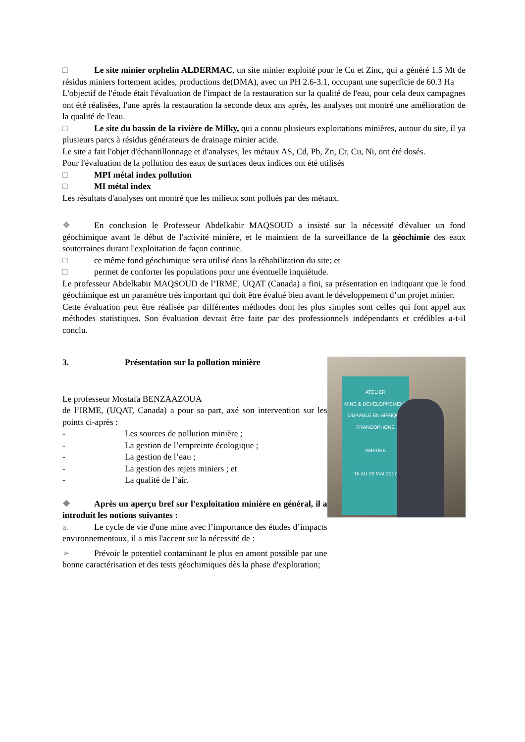□ Le site minier orphelin ALDERMAC, un site minier exploité pour le Cu et Zinc, qui a généré 1.5 Mt de résidus miniers fortement acides, productions de(DMA), avec un PH 2.6-3.1, occupant une superficie de 60.3 Ha
L'objectif de l'étude était l'évaluation de l'impact de la restauration sur la qualité de l'eau, pour cela deux campagnes ont été réalisées, l'une après la restauration la seconde deux ans après, les analyses ont montré une amélioration de la qualité de l'eau.
□ Le site du bassin de la rivière de Milky, qui a connu plusieurs exploitations minières, autour du site, il ya plusieurs parcs à résidus générateurs de drainage minier acide.
Le site a fait l'objet d'échantillonnage et d'analyses, les métaux AS, Cd, Pb, Zn, Cr, Cu, Ni, ont été dosés.
Pour l'évaluation de la pollution des eaux de surfaces deux indices ont été utilisés
□ MPI métal index pollution
□ MI métal index
Les résultats d'analyses ont montré que les milieux sont pollués par des métaux.
❖ En conclusion le Professeur Abdelkabir MAQSOUD a insisté sur la nécessité d'évaluer un fond géochimique avant le début de l'activité minière, et le maintient de la surveillance de la géochimie des eaux souterraines durant l'exploitation de façon continue.
□ ce même fond géochimique sera utilisé dans la réhabilitation du site; et
□ permet de conforter les populations pour une éventuelle inquiétude.
Le professeur Abdelkabir MAQSOUD de l’IRME, UQAT (Canada) a fini, sa présentation en indiquant que le fond géochimique est un paramètre très important qui doit être évalué bien avant le développement d’un projet minier.
Cette évaluation peut être réalisée par différentes méthodes dont les plus simples sont celles qui font appel aux méthodes statistiques. Son évaluation devrait être faite par des professionnels indépendants et crédibles a-t-il conclu.
3. Présentation sur la pollution minière
Le professeur Mostafa BENZAAZOUA
de l’IRME, (UQAT, Canada) a pour sa part, axé son intervention sur les points ci-après :
- Les sources de pollution minière ;
- La gestion de l’empreinte écologique ;
- La gestion de l’eau ;
- La gestion des rejets miniers ; et
- La qualité de l’air.
❖ Après un aperçu bref sur l'exploitation minière en général, il a introduit les notions suivantes :
a. Le cycle de vie d'une mine avec l’importance des études d’impacts environnementaux, il a mis l'accent sur la nécessité de :
➢ Prévoir le potentiel contaminant le plus en amont possible par une bonne caractérisation et des tests géochimiques dès la phase d'exploration;
ATELIER
MINE & DEVELOPPEMENT DURABLE EN AFRIQUE FRANCOPHONE
AMEDEE
15 AU 20 MAI 2017